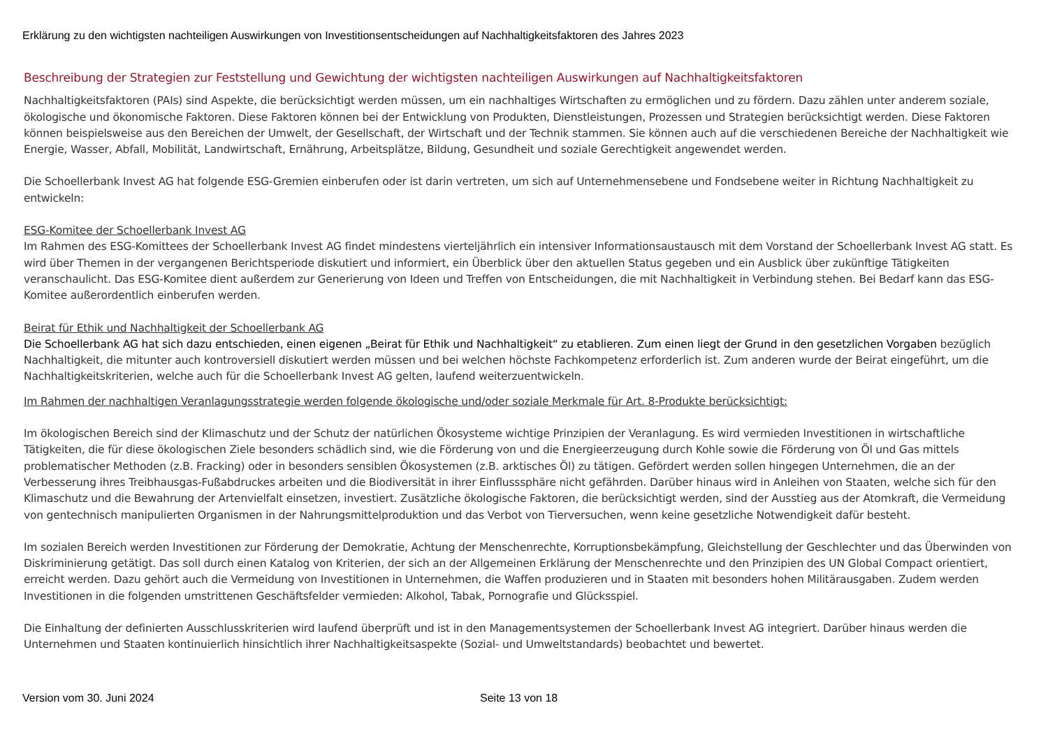Erklärung zu den wichtigsten nachteiligen Auswirkungen von Investitionsentscheidungen auf Nachhaltigkeitsfaktoren des Jahres 2023
Beschreibung der Strategien zur Feststellung und Gewichtung der wichtigsten nachteiligen Auswirkungen auf Nachhaltigkeitsfaktoren
Nachhaltigkeitsfaktoren (PAIs) sind Aspekte, die berücksichtigt werden müssen, um ein nachhaltiges Wirtschaften zu ermöglichen und zu fördern. Dazu zählen unter anderem soziale, ökologische und ökonomische Faktoren. Diese Faktoren können bei der Entwicklung von Produkten, Dienstleistungen, Prozessen und Strategien berücksichtigt werden. Diese Faktoren können beispielsweise aus den Bereichen der Umwelt, der Gesellschaft, der Wirtschaft und der Technik stammen. Sie können auch auf die verschiedenen Bereiche der Nachhaltigkeit wie Energie, Wasser, Abfall, Mobilität, Landwirtschaft, Ernährung, Arbeitsplätze, Bildung, Gesundheit und soziale Gerechtigkeit angewendet werden.
Die Schoellerbank Invest AG hat folgende ESG-Gremien einberufen oder ist darin vertreten, um sich auf Unternehmensebene und Fondsebene weiter in Richtung Nachhaltigkeit zu entwickeln:
ESG-Komitee der Schoellerbank Invest AG
Im Rahmen des ESG-Komittees der Schoellerbank Invest AG findet mindestens vierteljährlich ein intensiver Informationsaustausch mit dem Vorstand der Schoellerbank Invest AG statt. Es wird über Themen in der vergangenen Berichtsperiode diskutiert und informiert, ein Überblick über den aktuellen Status gegeben und ein Ausblick über zukünftige Tätigkeiten veranschaulicht. Das ESG-Komitee dient außerdem zur Generierung von Ideen und Treffen von Entscheidungen, die mit Nachhaltigkeit in Verbindung stehen. Bei Bedarf kann das ESG-Komitee außerordentlich einberufen werden.
Beirat für Ethik und Nachhaltigkeit der Schoellerbank AG
Die Schoellerbank AG hat sich dazu entschieden, einen eigenen „Beirat für Ethik und Nachhaltigkeit“ zu etablieren. Zum einen liegt der Grund in den gesetzlichen Vorgaben bezüglich Nachhaltigkeit, die mitunter auch kontroversiell diskutiert werden müssen und bei welchen höchste Fachkompetenz erforderlich ist. Zum anderen wurde der Beirat eingeführt, um die Nachhaltigkeitskriterien, welche auch für die Schoellerbank Invest AG gelten, laufend weiterzuentwickeln.
Im Rahmen der nachhaltigen Veranlagungsstrategie werden folgende ökologische und/oder soziale Merkmale für Art. 8-Produkte berücksichtigt:
Im ökologischen Bereich sind der Klimaschutz und der Schutz der natürlichen Ökosysteme wichtige Prinzipien der Veranlagung. Es wird vermieden Investitionen in wirtschaftliche Tätigkeiten, die für diese ökologischen Ziele besonders schädlich sind, wie die Förderung von und die Energieerzeugung durch Kohle sowie die Förderung von Öl und Gas mittels problematischer Methoden (z.B. Fracking) oder in besonders sensiblen Ökosystemen (z.B. arktisches Öl) zu tätigen. Gefördert werden sollen hingegen Unternehmen, die an der Verbesserung ihres Treibhausgas-Fußabdruckes arbeiten und die Biodiversität in ihrer Einflusssphäre nicht gefährden. Darüber hinaus wird in Anleihen von Staaten, welche sich für den Klimaschutz und die Bewahrung der Artenvielfalt einsetzen, investiert. Zusätzliche ökologische Faktoren, die berücksichtigt werden, sind der Ausstieg aus der Atomkraft, die Vermeidung von gentechnisch manipulierten Organismen in der Nahrungsmittelproduktion und das Verbot von Tierversuchen, wenn keine gesetzliche Notwendigkeit dafür besteht.
Im sozialen Bereich werden Investitionen zur Förderung der Demokratie, Achtung der Menschenrechte, Korruptionsbekämpfung, Gleichstellung der Geschlechter und das Überwinden von Diskriminierung getätigt. Das soll durch einen Katalog von Kriterien, der sich an der Allgemeinen Erklärung der Menschenrechte und den Prinzipien des UN Global Compact orientiert, erreicht werden. Dazu gehört auch die Vermeidung von Investitionen in Unternehmen, die Waffen produzieren und in Staaten mit besonders hohen Militärausgaben. Zudem werden Investitionen in die folgenden umstrittenen Geschäftsfelder vermieden: Alkohol, Tabak, Pornografie und Glücksspiel.
Die Einhaltung der definierten Ausschlusskriterien wird laufend überprüft und ist in den Managementsystemen der Schoellerbank Invest AG integriert. Darüber hinaus werden die Unternehmen und Staaten kontinuierlich hinsichtlich ihrer Nachhaltigkeitsaspekte (Sozial- und Umweltstandards) beobachtet und bewertet.
Version vom 30. Juni 2024 Seite 13 von 18